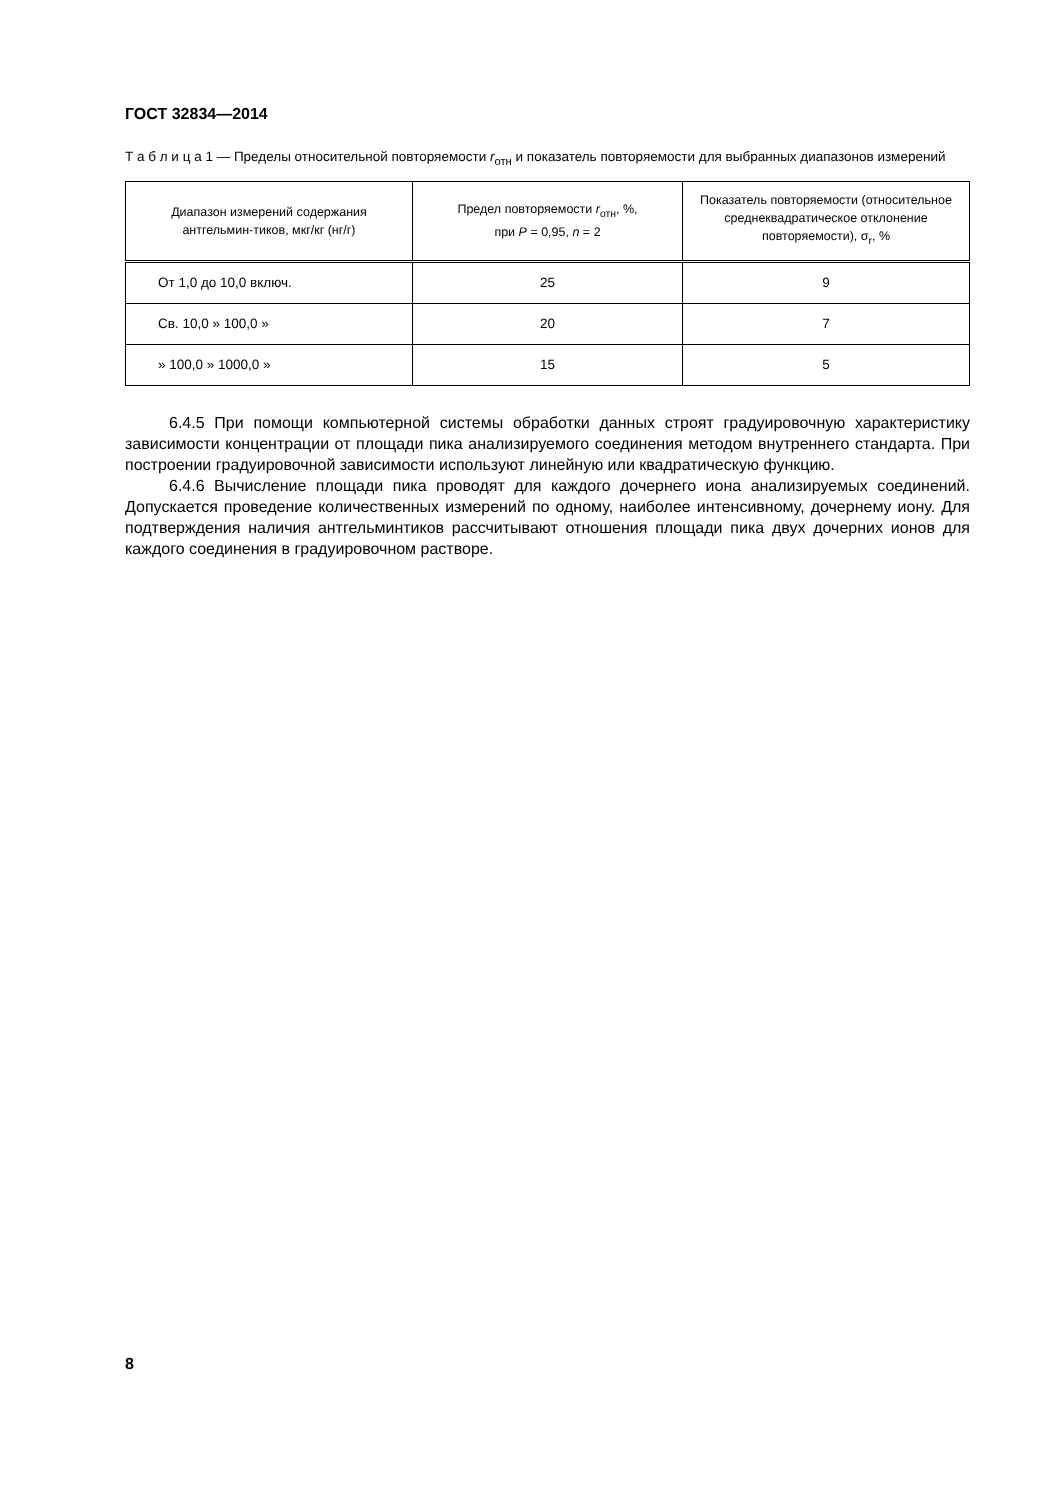ГОСТ 32834—2014
Т а б л и ц а 1 — Пределы относительной повторяемости r<sub>отн</sub> и показатель повторяемости для выбранных диапазонов измерений
| Диапазон измерений содержания антгельмин-тиков, мкг/кг (нг/г) | Предел повторяемости r<sub>отн</sub>, %, при P = 0,95, n = 2 | Показатель повторяемости (относительное среднеквадратическое отклонение повторяемости), σ<sub>r</sub>, % |
| --- | --- | --- |
| От 1,0 до 10,0 включ. | 25 | 9 |
| Св. 10,0 » 100,0 » | 20 | 7 |
| » 100,0 » 1000,0 » | 15 | 5 |
6.4.5 При помощи компьютерной системы обработки данных строят градуировочную характеристику зависимости концентрации от площади пика анализируемого соединения методом внутреннего стандарта. При построении градуировочной зависимости используют линейную или квадратическую функцию.
6.4.6 Вычисление площади пика проводят для каждого дочернего иона анализируемых соединений. Допускается проведение количественных измерений по одному, наиболее интенсивному, дочернему иону. Для подтверждения наличия антгельминтиков рассчитывают отношения площади пика двух дочерних ионов для каждого соединения в градуировочном растворе.
8